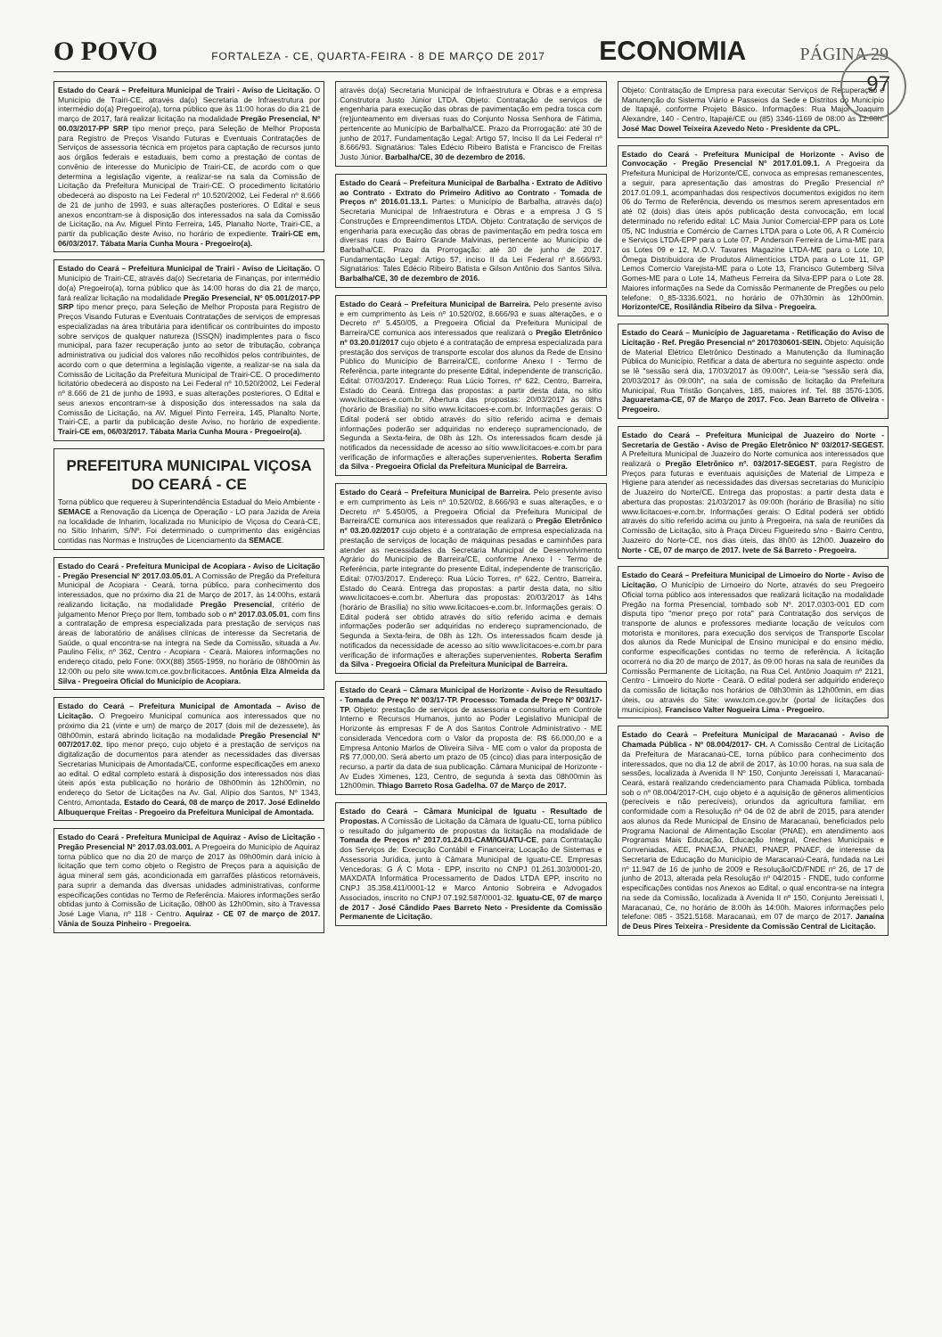97
O POVO FORTALEZA - CE, QUARTA-FEIRA - 8 DE MARÇO DE 2017 ECONOMIA PÁGINA 29
Estado do Ceará – Prefeitura Municipal de Trairi - Aviso de Licitação. O Município de Trairi-CE, através da(o) Secretaria de Infraestrutura por intermédio do(a) Pregoeiro(a), torna público que às 11:00 horas do dia 21 de março de 2017, fará realizar licitação na modalidade Pregão Presencial, Nº 00.03/2017-PP SRP tipo menor preço, para Seleção de Melhor Proposta para Registro de Preços Visando Futuras e Eventuais Contratações de Serviços de assessoria técnica em projetos para captação de recursos junto aos órgãos federais e estaduais, bem como a prestação de contas de convênio de interesse do Município de Trairi-CE, de acordo com o que determina a legislação vigente, a realizar-se na sala da Comissão de Licitação da Prefeitura Municipal de Trairi-CE. O procedimento licitatório obedecerá ao disposto na Lei Federal nº 10.520/2002, Lei Federal nº 8.666 de 21 de junho de 1993, e suas alterações posteriores. O Edital e seus anexos encontram-se à disposição dos interessados na sala da Comissão de Licitação, na Av. Miguel Pinto Ferreira, 145, Planalto Norte, Trairi-CE, a partir da publicação deste Aviso, no horário de expediente. Trairi-CE em, 06/03/2017. Tábata Maria Cunha Moura - Pregoeiro(a).
Estado do Ceará – Prefeitura Municipal de Trairi - Aviso de Licitação. O Município de Trairi-CE, através da(o) Secretaria de Finanças, por intermédio do(a) Pregoeiro(a), torna público que às 14:00 horas do dia 21 de março, fará realizar licitação na modalidade Pregão Presencial, Nº 05.001/2017-PP SRP tipo menor preço, para Seleção de Melhor Proposta para Registro de Preços Visando Futuras e Eventuais Contratações de serviços de empresas especializadas na área tributária para identificar os contribuintes do imposto sobre serviços de qualquer natureza (ISSQN) inadimplentes para o fisco municipal, para fazer recuperação junto ao setor de tributação, cobrança administrativa ou judicial dos valores não recolhidos pelos contribuintes, de acordo com o que determina a legislação vigente, a realizar-se na sala da Comissão de Licitação da Prefeitura Municipal de Trairi-CE. O procedimento licitatório obedecerá ao disposto na Lei Federal nº 10.520/2002, Lei Federal nº 8.666 de 21 de junho de 1993, e suas alterações posteriores. O Edital e seus anexos encontram-se à disposição dos interessados na sala da Comissão de Licitação, na AV. Miguel Pinto Ferreira, 145, Planalto Norte, Trairi-CE, a partir da publicação deste Aviso, no horário de expediente. Trairi-CE em, 06/03/2017. Tábata Maria Cunha Moura - Pregoeiro(a).
PREFEITURA MUNICIPAL VIÇOSA DO CEARÁ - CE
Torna público que requereu à Superintendência Estadual do Meio Ambiente - SEMACE a Renovação da Licença de Operação - LO para Jazida de Areia na localidade de Inharim, localizada no Município de Viçosa do Ceará-CE, no Sítio Inharim, S/Nº. Foi determinado o cumprimento das exigências contidas nas Normas e Instruções de Licenciamento da SEMACE.
Estado do Ceará - Prefeitura Municipal de Acopiara - Aviso de Licitação - Pregão Presencial Nº 2017.03.05.01. A Comissão de Pregão da Prefeitura Municipal de Acopiara - Ceará, torna público, para conhecimento dos interessados, que no próximo dia 21 de Março de 2017, às 14:00hs, estará realizando licitação, na modalidade Pregão Presencial, critério de julgamento Menor Preço por Item, tombado sob o nº 2017.03.05.01, com fins a contratação de empresa especializada para prestação de serviços nas áreas de laboratório de análises clínicas de interesse da Secretaria de Saúde, o qual encontra-se na íntegra na Sede da Comissão, situada a Av. Paulino Félix, nº 362, Centro - Acopiara - Ceará. Maiores informações no endereço citado, pelo Fone: 0XX(88) 3565-1959, no horário de 08h00min às 12:00h ou pelo site www.tcm.ce.gov.br/licitacoes. Antônia Elza Almeida da Silva - Pregoeira Oficial do Município de Acopiara.
Estado do Ceará – Prefeitura Municipal de Amontada – Aviso de Licitação. O Pregoeiro Municipal comunica aos interessados que no próximo dia 21 (vinte e um) de março de 2017 (dois mil de dezessete), às 08h00min, estará abrindo licitação na modalidade Pregão Presencial Nº 007/2017.02, tipo menor preço, cujo objeto é a prestação de serviços na digitalização de documentos para atender as necessidades das diversas Secretarias Municipais de Amontada/CE, conforme especificações em anexo ao edital. O edital completo estará à disposição dos interessados nos dias úteis após esta publicação no horário de 08h00min às 12h00min, no endereço do Setor de Licitações na Av. Gal. Alípio dos Santos, Nº 1343, Centro, Amontada, Estado do Ceará, 08 de março de 2017. José Edineldo Albuquerque Freitas - Pregoeiro da Prefeitura Municipal de Amontada.
Estado do Ceará - Prefeitura Municipal de Aquiraz - Aviso de Licitação - Pregão Presencial Nº 2017.03.03.001. A Pregoeira do Município de Aquiraz torna público que no dia 20 de março de 2017 às 09h00min dará início à licitação que tem como objeto o Registro de Preços para a aquisição de água mineral sem gás, acondicionada em garrafões plásticos retornáveis, para suprir a demanda das diversas unidades administrativas, conforme especificações contidas no Termo de Referência. Maiores informações serão obtidas junto à Comissão de Licitação, 08h00 às 12h00min, sito à Travessa José Lage Viana, nº 118 - Centro. Aquiraz - CE 07 de março de 2017. Vânia de Souza Pinheiro - Pregoeira.
através do(a) Secretaria Municipal de Infraestrutura e Obras e a empresa Construtora Justo Júnior LTDA. Objeto: Contratação de serviços de engenharia para execução das obras de pavimentação em pedra tosca com (re)junteamento em diversas ruas do Conjunto Nossa Senhora de Fátima, pertencente ao Município de Barbalha/CE. Prazo da Prorrogação: até 30 de junho de 2017. Fundamentação Legal: Artigo 57, Inciso II da Lei Federal nº 8.666/93. Signatários: Tales Edécio Ribeiro Batista e Francisco de Freitas Justo Júnior. Barbalha/CE, 30 de dezembro de 2016.
Estado do Ceará – Prefeitura Municipal de Barbalha - Extrato de Aditivo ao Contrato - Extrato do Primeiro Aditivo ao Contrato - Tomada de Preços nº 2016.01.13.1. Partes: o Município de Barbalha, através da(o) Secretaria Municipal de Infraestrutura e Obras e a empresa J G S Construções e Empreendimentos LTDA. Objeto: Contratação de serviços de engenharia para execução das obras de pavimentação em pedra tosca em diversas ruas do Bairro Grande Malvinas, pertencente ao Município de Barbalha/CE. Prazo da Prorrogação: até 30 de junho de 2017. Fundamentação Legal: Artigo 57, inciso II da Lei Federal nº 8.666/93. Signatários: Tales Edécio Ribeiro Batista e Gilson Antônio dos Santos Silva. Barbalha/CE, 30 de dezembro de 2016.
Estado do Ceará – Prefeitura Municipal de Barreira. Pelo presente aviso e em cumprimento às Leis nº 10.520/02, 8.666/93 e suas alterações, e o Decreto nº 5.450/05, a Pregoeira Oficial da Prefeitura Municipal de Barreira/CE comunica aos interessados que realizará o Pregão Eletrônico nº 03.20.01/2017 cujo objeto é a contratação de empresa especializada para prestação dos serviços de transporte escolar dos alunos da Rede de Ensino Público do Município de Barreira/CE, conforme Anexo I - Termo de Referência, parte integrante do presente Edital, independente de transcrição. Edital: 07/03/2017. Endereço: Rua Lúcio Torres, nº 622, Centro, Barreira, Estado do Ceará. Entrega das propostas: a partir desta data, no sítio www.licitacoes-e.com.br. Abertura das propostas: 20/03/2017 às 08hs (horário de Brasília) no sítio www.licitacoes-e.com.br. Informações gerais: O Edital poderá ser obtido através do sítio referido acima e demais informações poderão ser adquiridas no endereço supramencionado, de Segunda a Sexta-feira, de 08h às 12h. Os interessados ficam desde já notificados da necessidade de acesso ao sítio www.licitacoes-e.com.br para verificação de informações e alterações supervenientes. Roberta Serafim da Silva - Pregoeira Oficial da Prefeitura Municipal de Barreira.
Estado do Ceará – Prefeitura Municipal de Barreira. Pelo presente aviso e em cumprimento às Leis nº 10.520/02, 8.666/93 e suas alterações, e o Decreto nº 5.450/05, a Pregoeira Oficial da Prefeitura Municipal de Barreira/CE comunica aos interessados que realizará o Pregão Eletrônico nº 03.20.02/2017 cujo objeto é a contratação de empresa especializada na prestação de serviços de locação de máquinas pesadas e caminhões para atender as necessidades da Secretaria Municipal de Desenvolvimento Agrário do Município de Barreira/CE, conforme Anexo I - Termo de Referência, parte integrante do presente Edital, independente de transcrição. Edital: 07/03/2017. Endereço: Rua Lúcio Torres, nº 622, Centro, Barreira, Estado do Ceará. Entrega das propostas: a partir desta data, no sítio www.licitacoes-e.com.br. Abertura das propostas: 20/03/2017 às 14hs (horário de Brasília) no sítio www.licitacoes-e.com.br. Informações gerais: O Edital poderá ser obtido através do sítio referido acima e demais informações poderão ser adquiridas no endereço supramencionado, de Segunda a Sexta-feira, de 08h às 12h. Os interessados ficam desde já notificados da necessidade de acesso ao sítio www.licitacoes-e.com.br para verificação de informações e alterações supervenientes. Roberta Serafim da Silva - Pregoeira Oficial da Prefeitura Municipal de Barreira.
Estado do Ceará – Câmara Municipal de Horizonte - Aviso de Resultado - Tomada de Preço Nº 003/17-TP. Processo: Tomada de Preço Nº 003/17-TP. Objeto: prestação de serviços de assessoria e consultoria em Controle Interno e Recursos Humanos, junto ao Poder Legislativo Municipal de Horizonte às empresas F de A dos Santos Controle Administrativo - ME considerada Vencedora com o Valor da proposta de: R$ 66.000,00 e a Empresa Antonio Marlos de Oliveira Silva - ME com o valor da proposta de R$ 77.000,00. Será aberto um prazo de 05 (cinco) dias para interposição de recurso, a partir da data de sua publicação. Câmara Municipal de Horizonte - Av Eudes Ximenes, 123, Centro, de segunda à sexta das 08h00min às 12h00min. Thiago Barreto Rosa Gadelha. 07 de Março de 2017.
Estado do Ceará – Câmara Municipal de Iguatu - Resultado de Propostas. A Comissão de Licitação da Câmara de Iguatu-CE, torna público o resultado do julgamento de propostas da licitação na modalidade de Tomada de Preços nº 2017.01.24.01-CAM/IGUATU-CE, para Contratação dos Serviços de: Execução Contábil e Financeira; Locação de Sistemas e Assessoria Jurídica, junto à Câmara Municipal de Iguatu-CE. Empresas Vencedoras: G Á C Mota - EPP, inscrito no CNPJ 01.261.303/0001-20, MAXDATA Informática Processamento de Dados LTDA EPP, inscrito no CNPJ 35.358.411/0001-12 e Marco Antonio Sobreira e Advogados Associados, inscrito no CNPJ 07.192.587/0001-32. Iguatu-CE, 07 de março de 2017 - José Cândido Paes Barreto Neto - Presidente da Comissão Permanente de Licitação.
Objeto: Contratação de Empresa para executar Serviços de Recuperação e Manutenção do Sistema Viário e Passeios da Sede e Distritos do Município de Itapajé, conforme Projeto Básico. Informações: Rua Major Joaquim Alexandre, 140 - Centro, Itapajé/CE ou (85) 3346-1169 de 08:00 às 12:00h. José Mac Dowel Teixeira Azevedo Neto - Presidente da CPL.
Estado do Ceará - Prefeitura Municipal de Horizonte - Aviso de Convocação - Pregão Presencial Nº 2017.01.09.1. A Pregoeira da Prefeitura Municipal de Horizonte/CE, convoca as empresas remanescentes, a seguir, para apresentação das amostras do Pregão Presencial nº 2017.01.09.1, acompanhadas dos respectivos documentos exigidos no item 06 do Termo de Referência, devendo os mesmos serem apresentados em até 02 (dois) dias úteis após publicação desta convocação, em local determinado no referido edital: LC Maia Junior Comercial-EPP para os Lote 05, NC Industria e Comércio de Carnes LTDA para o Lote 06, A R Comércio e Serviços LTDA-EPP para o Lote 07, P Anderson Ferreira de Lima-ME para os Lotes 09 e 12, M.O.V. Tavares Magazine LTDA-ME para o Lote 10, Ômega Distribuidora de Produtos Alimentícios LTDA para o Lote 11, GP Lemos Comercio Varejista-ME para o Lote 13, Francisco Gutemberg Silva Gomes-ME para o Lote 14, Matheus Ferreira da Silva-EPP para o Lote 28. Maiores informações na Sede da Comissão Permanente de Pregões ou pelo telefone: 0_85-3336.6021, no horário de 07h30min às 12h00min. Horizonte/CE, Rosilândia Ribeiro da Silva - Pregoeira.
Estado do Ceará – Município de Jaguaretama - Retificação do Aviso de Licitação - Ref. Pregão Presencial nº 2017030601-SEIN. Objeto: Aquisição de Material Elétrico Eletrônico Destinado a Manutenção da Iluminação Pública do Município. Retificar a data de abertura no seguinte aspecto: onde se lê "sessão será dia, 17/03/2017 às 09:00h", Leia-se "sessão será dia, 20/03/2017 às 09:00h", na sala de comissão de licitação da Prefeitura Municipal, Rua Tristão Gonçalves, 185, maiores inf. Tel. 88 3576-1305. Jaguaretama-CE, 07 de Março de 2017. Fco. Jean Barreto de Oliveira - Pregoeiro.
Estado do Ceará – Prefeitura Municipal de Juazeiro do Norte - Secretaria de Gestão - Aviso de Pregão Eletrônico Nº 03/2017-SEGEST. A Prefeitura Municipal de Juazeiro do Norte comunica aos interessados que realizará o Pregão Eletrônico nº. 03/2017-SEGEST, para Registro de Preços para futuras e eventuais aquisições de Material de Limpeza e Higiene para atender as necessidades das diversas secretarias do Município de Juazeiro do Norte/CE. Entrega das propostas: a partir desta data e abertura das propostas: 21/03/2017 às 09:00h (horário de Brasília) no sítio www.licitacoes-e.com.br. Informações gerais: O Edital poderá ser obtido através do sítio referido acima ou junto à Pregoeira, na sala de reuniões da Comissão de Licitação, sito à Praça Dirceu Figueiredo s/no - Bairro Centro, Juazeiro do Norte-CE, nos dias úteis, das 8h00 às 12h00. Juazeiro do Norte - CE, 07 de março de 2017. Ivete de Sá Barreto - Pregoeira.
Estado do Ceará – Prefeitura Municipal de Limoeiro do Norte - Aviso de Licitação. O Município de Limoeiro do Norte, através do seu Pregoeiro Oficial torna público aos interessados que realizará licitação na modalidade Pregão na forma Presencial, tombado sob Nº. 2017.0303-001 ED com disputa tipo "menor preço por rota" para Contratação dos serviços de transporte de alunos e professores mediante locação de veículos com motorista e monitores, para execução dos serviços de Transporte Escolar dos alunos da Rede Municipal de Ensino municipal e do ensino médio, conforme especificações contidas no termo de referência. A licitação ocorrerá no dia 20 de março de 2017, às 09:00 horas na sala de reuniões da Comissão Permanente de Licitação, na Rua Cel. Antônio Joaquim nº 2121, Centro - Limoeiro do Norte - Ceará. O edital poderá ser adquirido endereço da comissão de licitação nos horários de 08h30min às 12h00min, em dias úteis, ou através do Site: www.tcm.ce.gov.br (portal de licitações dos municípios). Francisco Valter Nogueira Lima - Pregoeiro.
Estado do Ceará – Prefeitura Municipal de Maracanaú - Aviso de Chamada Pública - Nº 08.004/2017- CH. A Comissão Central de Licitação da Prefeitura de Maracanaú-CE, torna público para conhecimento dos interessados, que no dia 12 de abril de 2017, às 10:00 horas, na sua sala de sessões, localizada à Avenida II Nº 150, Conjunto Jereissati I, Maracanaú-Ceará, estará realizando credenciamento para Chamada Pública, tombada sob o nº 08.004/2017-CH, cujo objeto é a aquisição de gêneros alimentícios (perecíveis e não perecíveis), oriundos da agricultura familiar, em conformidade com a Resolução nº 04 de 02 de abril de 2015, para atender aos alunos da Rede Municipal de Ensino de Maracanaú, beneficiados pelo Programa Nacional de Alimentação Escolar (PNAE), em atendimento aos Programas Mais Educação, Educação Integral, Creches Municipais e Conveniadas, AEE, PNAEJA, PNAEI, PNAEP, PNAEF, de interesse da Secretaria de Educação do Município de Maracanaú-Ceará, fundada na Lei nº 11.947 de 16 de junho de 2009 e Resolução/CD/FNDE nº 26, de 17 de junho de 2013, alterada pela Resolução nº 04/2015 - FNDE, tudo conforme especificações contidas nos Anexos ao Edital, o qual encontra-se na íntegra na sede da Comissão, localizada à Avenida II nº 150, Conjunto Jereissati I, Maracanaú, Ce, no horário de 8:00h às 14:00h. Maiores informações pelo telefone: 085 - 3521.5168. Maracanaú, em 07 de março de 2017. Janaína de Deus Pires Teixeira - Presidente da Comissão Central de Licitação.